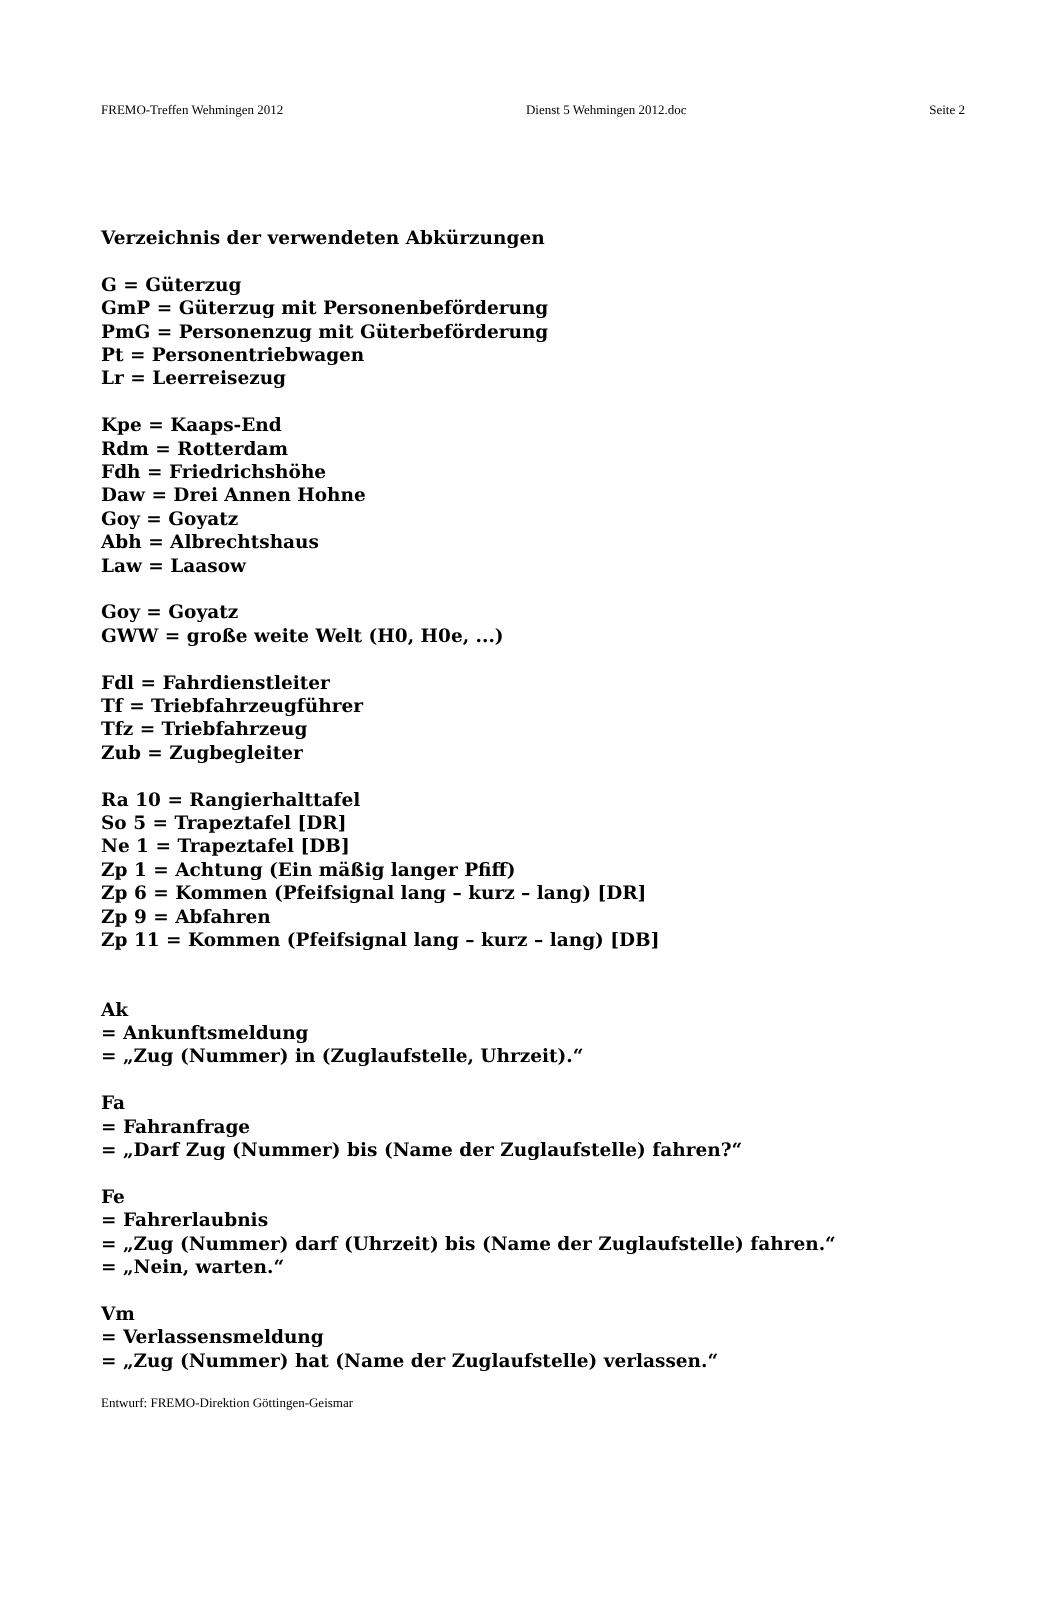FREMO-Treffen Wehmingen 2012 Dienst 5 Wehmingen 2012.doc Seite 2
Verzeichnis der verwendeten Abkürzungen
G = Güterzug
GmP = Güterzug mit Personenbeförderung
PmG = Personenzug mit Güterbeförderung
Pt = Personentriebwagen
Lr = Leerreisezug
Kpe = Kaaps-End
Rdm = Rotterdam
Fdh = Friedrichshöhe
Daw = Drei Annen Hohne
Goy = Goyatz
Abh = Albrechtshaus
Law = Laasow
Goy = Goyatz
GWW = große weite Welt (H0, H0e, ...)
Fdl = Fahrdienstleiter
Tf = Triebfahrzeugführer
Tfz = Triebfahrzeug
Zub = Zugbegleiter
Ra 10 = Rangierhalttafel
So 5 = Trapeztafel [DR]
Ne 1 = Trapeztafel [DB]
Zp 1 = Achtung (Ein mäßig langer Pfiff)
Zp 6 = Kommen (Pfeifsignal lang – kurz – lang) [DR]
Zp 9 = Abfahren
Zp 11 = Kommen (Pfeifsignal lang – kurz – lang) [DB]
Ak
= Ankunftsmeldung
= „Zug (Nummer) in (Zuglaufstelle, Uhrzeit).“
Fa
= Fahranfrage
= „Darf Zug (Nummer) bis (Name der Zuglaufstelle) fahren?“
Fe
= Fahrerlaubnis
= „Zug (Nummer) darf (Uhrzeit) bis (Name der Zuglaufstelle) fahren.“
= „Nein, warten.“
Vm
= Verlassensmeldung
= „Zug (Nummer) hat (Name der Zuglaufstelle) verlassen.“
Entwurf: FREMO-Direktion Göttingen-Geismar